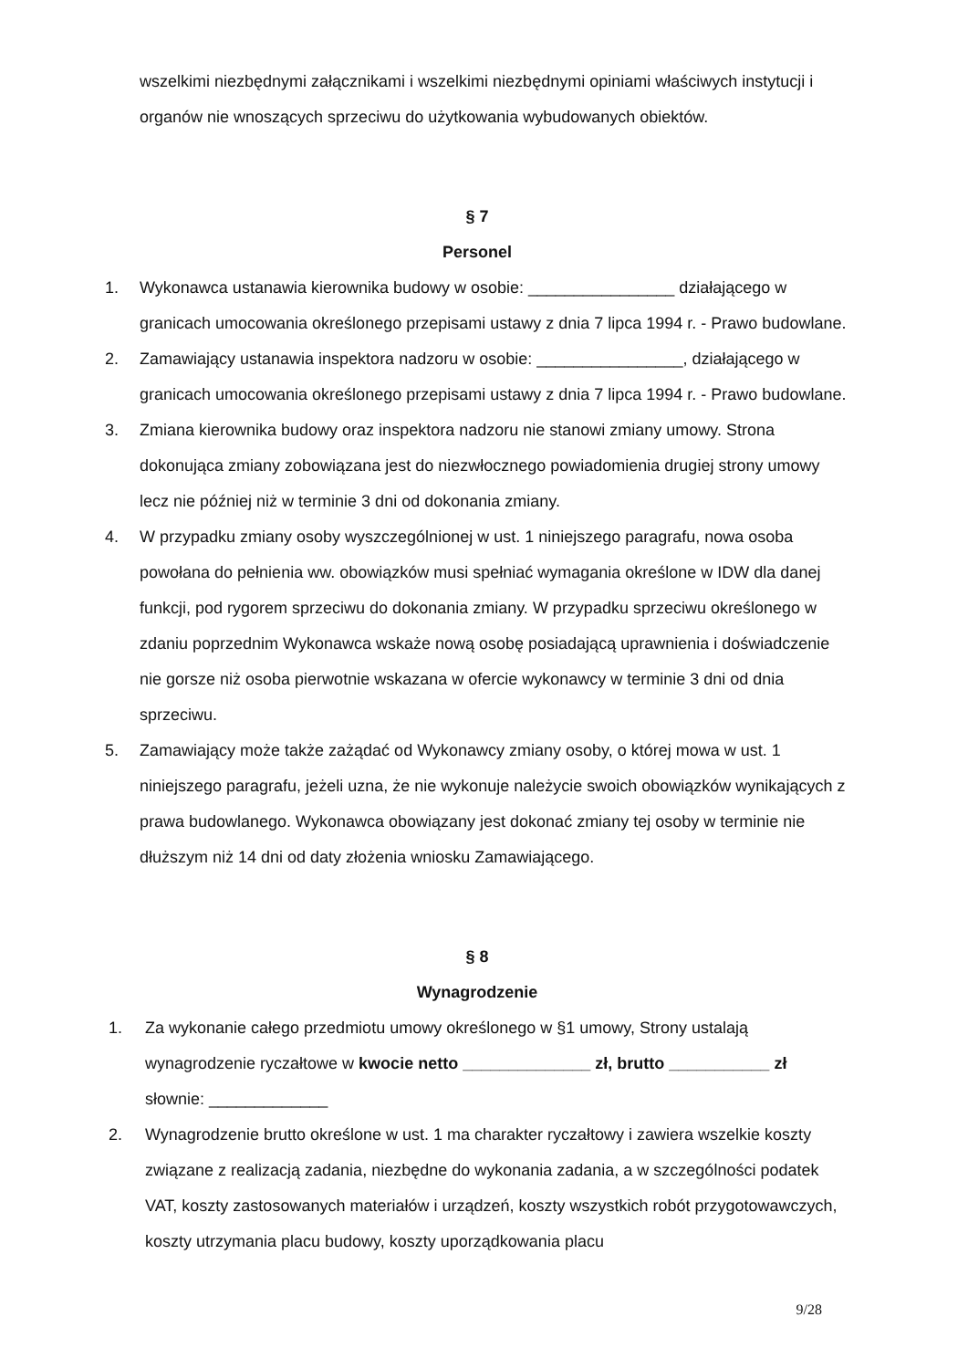wszelkimi niezbędnymi załącznikami i wszelkimi niezbędnymi opiniami właściwych instytucji i organów nie wnoszących sprzeciwu do użytkowania wybudowanych obiektów.
§ 7
Personel
1. Wykonawca ustanawia kierownika budowy w osobie: ________________ działającego w granicach umocowania określonego przepisami ustawy z dnia 7 lipca 1994 r. - Prawo budowlane.
2. Zamawiający ustanawia inspektora nadzoru w osobie: ________________, działającego w granicach umocowania określonego przepisami ustawy z dnia 7 lipca 1994 r. - Prawo budowlane.
3. Zmiana kierownika budowy oraz inspektora nadzoru nie stanowi zmiany umowy. Strona dokonująca zmiany zobowiązana jest do niezwłocznego powiadomienia drugiej strony umowy lecz nie później niż w terminie 3 dni od dokonania zmiany.
4. W przypadku zmiany osoby wyszczególnionej w ust. 1 niniejszego paragrafu, nowa osoba powołana do pełnienia ww. obowiązków musi spełniać wymagania określone w IDW dla danej funkcji, pod rygorem sprzeciwu do dokonania zmiany. W przypadku sprzeciwu określonego w zdaniu poprzednim Wykonawca wskaże nową osobę posiadającą uprawnienia i doświadczenie nie gorsze niż osoba pierwotnie wskazana w ofercie wykonawcy w terminie 3 dni od dnia sprzeciwu.
5. Zamawiający może także zażądać od Wykonawcy zmiany osoby, o której mowa w ust. 1 niniejszego paragrafu, jeżeli uzna, że nie wykonuje należycie swoich obowiązków wynikających z prawa budowlanego. Wykonawca obowiązany jest dokonać zmiany tej osoby w terminie nie dłuższym niż 14 dni od daty złożenia wniosku Zamawiającego.
§ 8
Wynagrodzenie
1. Za wykonanie całego przedmiotu umowy określonego w §1 umowy, Strony ustalają wynagrodzenie ryczałtowe w kwocie netto ______________ zł, brutto ___________ zł słownie: _____________
2. Wynagrodzenie brutto określone w ust. 1 ma charakter ryczałtowy i zawiera wszelkie koszty związane z realizacją zadania, niezbędne do wykonania zadania, a w szczególności podatek VAT, koszty zastosowanych materiałów i urządzeń, koszty wszystkich robót przygotowawczych, koszty utrzymania placu budowy, koszty uporządkowania placu
9/28